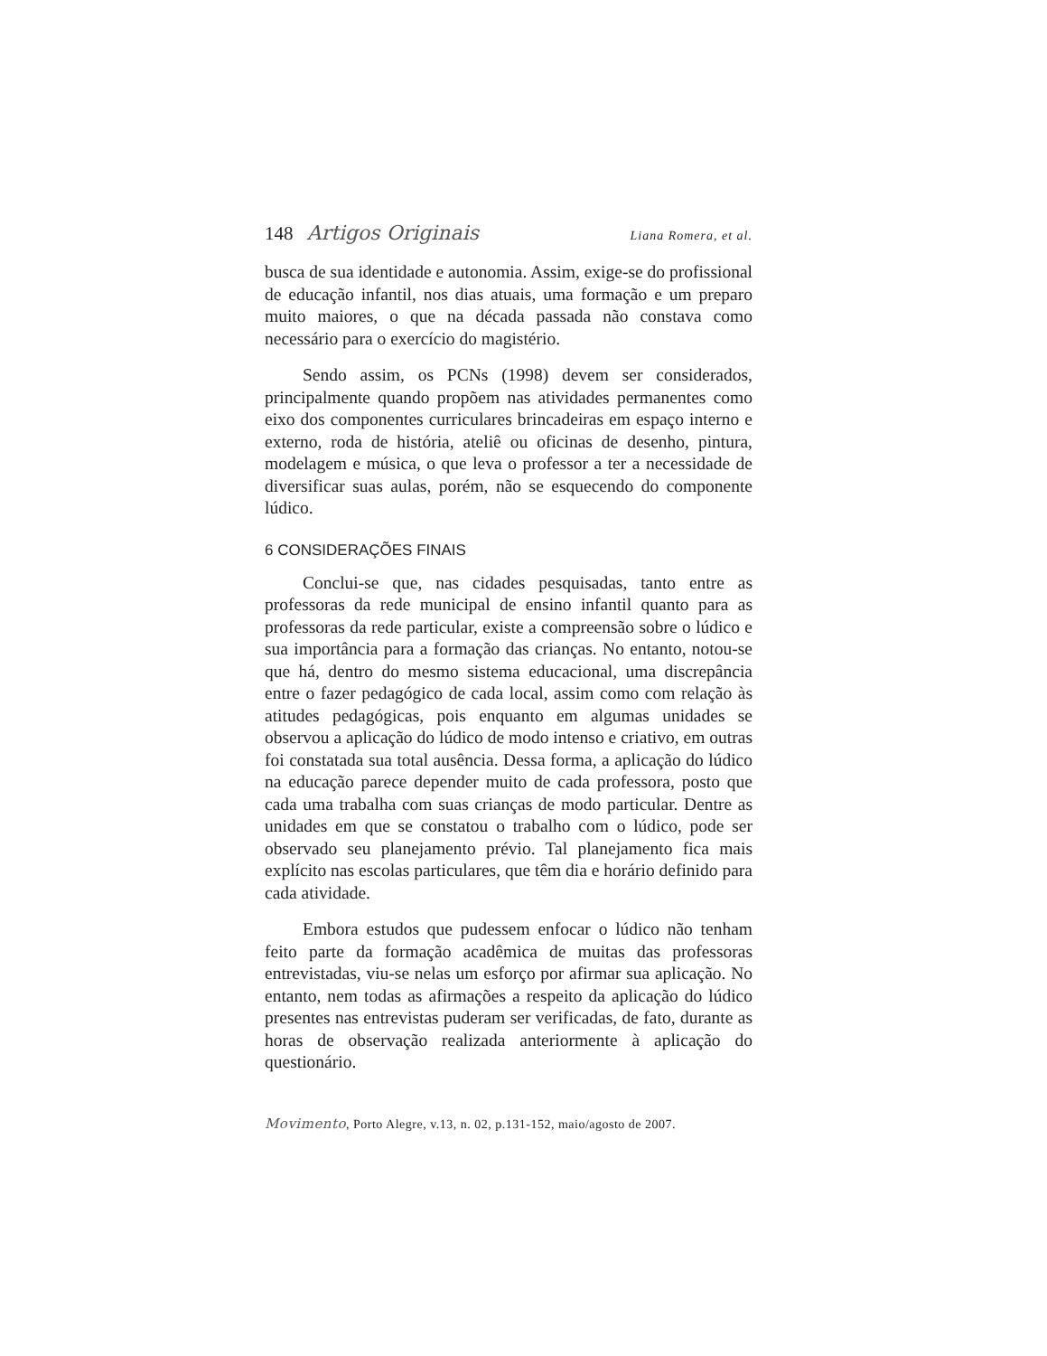148 Artigos Originais Liana Romera, et al.
busca de sua identidade e autonomia. Assim, exige-se do profissional de educação infantil, nos dias atuais, uma formação e um preparo muito maiores, o que na década passada não constava como necessário para o exercício do magistério.
Sendo assim, os PCNs (1998) devem ser considerados, principalmente quando propõem nas atividades permanentes como eixo dos componentes curriculares brincadeiras em espaço interno e externo, roda de história, ateliê ou oficinas de desenho, pintura, modelagem e música, o que leva o professor a ter a necessidade de diversificar suas aulas, porém, não se esquecendo do componente lúdico.
6 CONSIDERAÇÕES FINAIS
Conclui-se que, nas cidades pesquisadas, tanto entre as professoras da rede municipal de ensino infantil quanto para as professoras da rede particular, existe a compreensão sobre o lúdico e sua importância para a formação das crianças. No entanto, notou-se que há, dentro do mesmo sistema educacional, uma discrepância entre o fazer pedagógico de cada local, assim como com relação às atitudes pedagógicas, pois enquanto em algumas unidades se observou a aplicação do lúdico de modo intenso e criativo, em outras foi constatada sua total ausência. Dessa forma, a aplicação do lúdico na educação parece depender muito de cada professora, posto que cada uma trabalha com suas crianças de modo particular. Dentre as unidades em que se constatou o trabalho com o lúdico, pode ser observado seu planejamento prévio. Tal planejamento fica mais explícito nas escolas particulares, que têm dia e horário definido para cada atividade.
Embora estudos que pudessem enfocar o lúdico não tenham feito parte da formação acadêmica de muitas das professoras entrevistadas, viu-se nelas um esforço por afirmar sua aplicação. No entanto, nem todas as afirmações a respeito da aplicação do lúdico presentes nas entrevistas puderam ser verificadas, de fato, durante as horas de observação realizada anteriormente à aplicação do questionário.
Movimento, Porto Alegre, v.13, n. 02, p.131-152, maio/agosto de 2007.